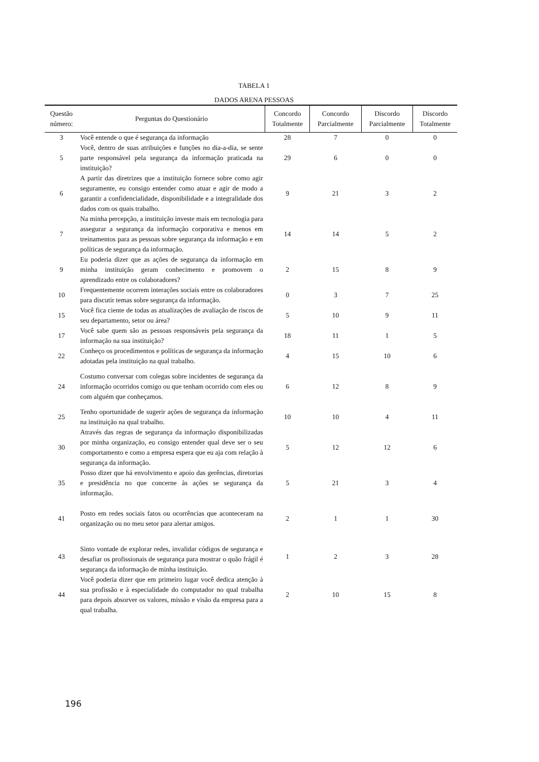TABELA 1
DADOS ARENA PESSOAS
| Questão número: | Perguntas do Questionário | Concordo Totalmente | Concordo Parcialmente | Discordo Parcialmente | Discordo Totalmente |
| --- | --- | --- | --- | --- | --- |
| 3 | Você entende o que é segurança da informação | 28 | 7 | 0 | 0 |
| 5 | Você, dentro de suas atribuições e funções no dia-a-dia, se sente parte responsável pela segurança da informação praticada na instituição? | 29 | 6 | 0 | 0 |
| 6 | A partir das diretrizes que a instituição fornece sobre como agir seguramente, eu consigo entender como atuar e agir de modo a garantir a confidencialidade, disponibilidade e a integralidade dos dados com os quais trabalho. | 9 | 21 | 3 | 2 |
| 7 | Na minha percepção, a instituição investe mais em tecnologia para assegurar a segurança da informação corporativa e menos em treinamentos para as pessoas sobre segurança da informação e em políticas de segurança da informação. | 14 | 14 | 5 | 2 |
| 9 | Eu poderia dizer que as ações de segurança da informação em minha instituição geram conhecimento e promovem o aprendizado entre os colaboradores? | 2 | 15 | 8 | 9 |
| 10 | Frequentemente ocorrem interações sociais entre os colaboradores para discutir temas sobre segurança da informação. | 0 | 3 | 7 | 25 |
| 15 | Você fica ciente de todas as atualizações de avaliação de riscos de seu departamento, setor ou área? | 5 | 10 | 9 | 11 |
| 17 | Você sabe quem são as pessoas responsáveis pela segurança da informação na sua instituição? | 18 | 11 | 1 | 5 |
| 22 | Conheço os procedimentos e políticas de segurança da informação adotadas pela instituição na qual trabalho. | 4 | 15 | 10 | 6 |
| 24 | Costumo conversar com colegas sobre incidentes de segurança da informação ocorridos comigo ou que tenham ocorrido com eles ou com alguém que conheçamos. | 6 | 12 | 8 | 9 |
| 25 | Tenho oportunidade de sugerir ações de segurança da informação na instituição na qual trabalho. | 10 | 10 | 4 | 11 |
| 30 | Através das regras de segurança da informação disponibilizadas por minha organização, eu consigo entender qual deve ser o seu comportamento e como a empresa espera que eu aja com relação à segurança da informação. | 5 | 12 | 12 | 6 |
| 35 | Posso dizer que há envolvimento e apoio das gerências, diretorias e presidência no que concerne às ações se segurança da informação. | 5 | 21 | 3 | 4 |
| 41 | Posto em redes sociais fatos ou ocorrências que aconteceram na organização ou no meu setor para alertar amigos. | 2 | 1 | 1 | 30 |
| 43 | Sinto vontade de explorar redes, invalidar códigos de segurança e desafiar os profissionais de segurança para mostrar o quão frágil é segurança da informação de minha instituição. | 1 | 2 | 3 | 28 |
| 44 | Você poderia dizer que em primeiro lugar você dedica atenção à sua profissão e à especialidade do computador no qual trabalha para depois absorver os valores, missão e visão da empresa para a qual trabalha. | 2 | 10 | 15 | 8 |
196